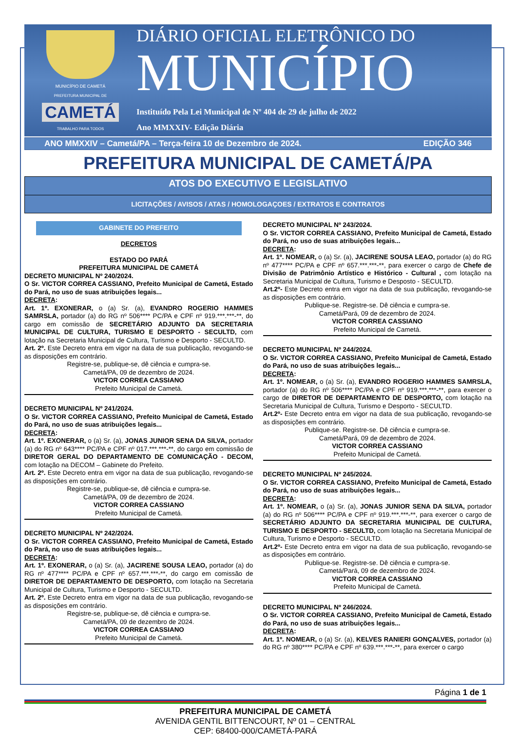MUNICÍPIO DE CAMETÁ
PREFEITURA MUNICIPAL DE
CAMETÁ
TRABALHO PARA TODOS
DIÁRIO OFICIAL ELETRÔNICO DO
MUNICÍPIO
Instituído Pela Lei Municipal de Nº 404 de 29 de julho de 2022
Ano MMXXIV- Edição Diária
ANO MMXXIV – Cametá/PA – Terça-feira 10 de Dezembro de 2024. EDIÇÃO 346
PREFEITURA MUNICIPAL DE CAMETÁ/PA
ATOS DO EXECUTIVO E LEGISLATIVO
LICITAÇÕES / AVISOS / ATAS / HOMOLOGAÇOES / EXTRATOS E CONTRATOS
GABINETE DO PREFEITO
DECRETOS
ESTADO DO PARÁ
PREFEITURA MUNICIPAL DE CAMETÁ
DECRETO MUNICIPAL Nº 240/2024.
O Sr. VICTOR CORREA CASSIANO, Prefeito Municipal de Cametá, Estado do Pará, no uso de suas atribuições legais...
DECRETA:
Art. 1º. EXONERAR, o (a) Sr. (a), EVANDRO ROGERIO HAMMES SAMRSLA, portador (a) do RG nº 506**** PC/PA e CPF nº 919.***.***-**, do cargo em comissão de SECRETÁRIO ADJUNTO DA SECRETARIA MUNICIPAL DE CULTURA, TURISMO E DESPORTO - SECULTD, com lotação na Secretaria Municipal de Cultura, Turismo e Desporto - SECULTD.
Art. 2º. Este Decreto entra em vigor na data de sua publicação, revogando-se as disposições em contrário.
Registre-se, publique-se, dê ciência e cumpra-se.
Cametá/PA, 09 de dezembro de 2024.
VICTOR CORREA CASSIANO
Prefeito Municipal de Cametá.
DECRETO MUNICIPAL Nº 241/2024.
O Sr. VICTOR CORREA CASSIANO, Prefeito Municipal de Cametá, Estado do Pará, no uso de suas atribuições legais...
DECRETA:
Art. 1º. EXONERAR, o (a) Sr. (a), JONAS JUNIOR SENA DA SILVA, portador (a) do RG nº 643**** PC/PA e CPF nº 017.***.***-**, do cargo em comissão de DIRETOR GERAL DO DEPARTAMENTO DE COMUNICAÇÃO - DECOM, com lotação na DECOM – Gabinete do Prefeito.
Art. 2º. Este Decreto entra em vigor na data de sua publicação, revogando-se as disposições em contrário.
Registre-se, publique-se, dê ciência e cumpra-se.
Cametá/PA, 09 de dezembro de 2024.
VICTOR CORREA CASSIANO
Prefeito Municipal de Cametá.
DECRETO MUNICIPAL Nº 242/2024.
O Sr. VICTOR CORREA CASSIANO, Prefeito Municipal de Cametá, Estado do Pará, no uso de suas atribuições legais...
DECRETA:
Art. 1º. EXONERAR, o (a) Sr. (a), JACIRENE SOUSA LEAO, portador (a) do RG nº 477**** PC/PA e CPF nº 657.***.***-**, do cargo em comissão de DIRETOR DE DEPARTAMENTO DE DESPORTO, com lotação na Secretaria Municipal de Cultura, Turismo e Desporto - SECULTD.
Art. 2º. Este Decreto entra em vigor na data de sua publicação, revogando-se as disposições em contrário.
Registre-se, publique-se, dê ciência e cumpra-se.
Cametá/PA, 09 de dezembro de 2024.
VICTOR CORREA CASSIANO
Prefeito Municipal de Cametá.
DECRETO MUNICIPAL Nº 243/2024.
O Sr. VICTOR CORREA CASSIANO, Prefeito Municipal de Cametá, Estado do Pará, no uso de suas atribuições legais...
DECRETA:
Art. 1º. NOMEAR, o (a) Sr. (a), JACIRENE SOUSA LEAO, portador (a) do RG nº 477**** PC/PA e CPF nº 657.***.***-**, para exercer o cargo de Chefe de Divisão de Patrimônio Artístico e Histórico - Cultural , com lotação na Secretaria Municipal de Cultura, Turismo e Desposto - SECULTD.
Art.2º- Este Decreto entra em vigor na data de sua publicação, revogando-se as disposições em contrário.
Publique-se. Registre-se. Dê ciência e cumpra-se.
Cametá/Pará, 09 de dezembro de 2024.
VICTOR CORREA CASSIANO
Prefeito Municipal de Cametá.
DECRETO MUNICIPAL Nº 244/2024.
O Sr. VICTOR CORREA CASSIANO, Prefeito Municipal de Cametá, Estado do Pará, no uso de suas atribuições legais...
DECRETA:
Art. 1º. NOMEAR, o (a) Sr. (a), EVANDRO ROGERIO HAMMES SAMRSLA, portador (a) do RG nº 506**** PC/PA e CPF nº 919.***.***-**, para exercer o cargo de DIRETOR DE DEPARTAMENTO DE DESPORTO, com lotação na Secretaria Municipal de Cultura, Turismo e Desporto - SECULTD.
Art.2º- Este Decreto entra em vigor na data de sua publicação, revogando-se as disposições em contrário.
Publique-se. Registre-se. Dê ciência e cumpra-se.
Cametá/Pará, 09 de dezembro de 2024.
VICTOR CORREA CASSIANO
Prefeito Municipal de Cametá.
DECRETO MUNICIPAL Nº 245/2024.
O Sr. VICTOR CORREA CASSIANO, Prefeito Municipal de Cametá, Estado do Pará, no uso de suas atribuições legais...
DECRETA:
Art. 1º. NOMEAR, o (a) Sr. (a), JONAS JUNIOR SENA DA SILVA, portador (a) do RG nº 506**** PC/PA e CPF nº 919.***.***-**, para exercer o cargo de SECRETÁRIO ADJUNTO DA SECRETARIA MUNICIPAL DE CULTURA, TURISMO E DESPORTO - SECULTD, com lotação na Secretaria Municipal de Cultura, Turismo e Desporto - SECULTD.
Art.2º- Este Decreto entra em vigor na data de sua publicação, revogando-se as disposições em contrário.
Publique-se. Registre-se. Dê ciência e cumpra-se.
Cametá/Pará, 09 de dezembro de 2024.
VICTOR CORREA CASSIANO
Prefeito Municipal de Cametá.
DECRETO MUNICIPAL Nº 246/2024.
O Sr. VICTOR CORREA CASSIANO, Prefeito Municipal de Cametá, Estado do Pará, no uso de suas atribuições legais...
DECRETA:
Art. 1º. NOMEAR, o (a) Sr. (a), KELVES RANIERI GONÇALVES, portador (a) do RG nº 380**** PC/PA e CPF nº 639.***.***-**, para exercer o cargo
Página 1 de 1
PREFEITURA MUNICIPAL DE CAMETÁ
AVENIDA GENTIL BITTENCOURT, Nº 01 – CENTRAL
CEP: 68400-000/CAMETÁ-PARÁ